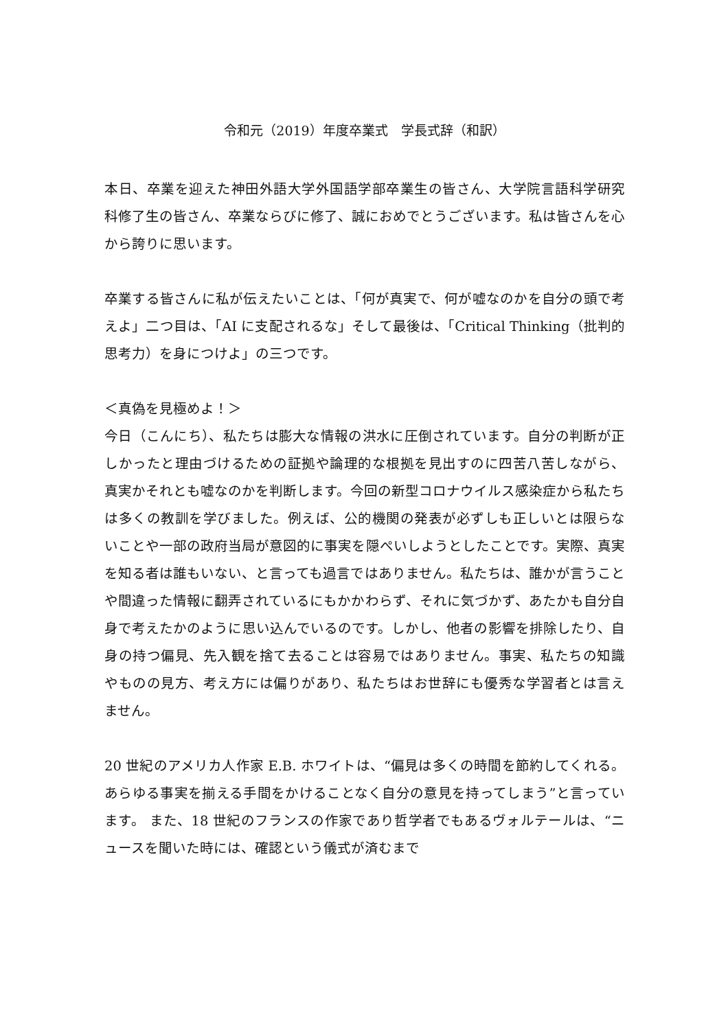令和元（2019）年度卒業式　学長式辞（和訳）
本日、卒業を迎えた神田外語大学外国語学部卒業生の皆さん、大学院言語科学研究科修了生の皆さん、卒業ならびに修了、誠におめでとうございます。私は皆さんを心から誇りに思います。
卒業する皆さんに私が伝えたいことは、「何が真実で、何が嘘なのかを自分の頭で考えよ」二つ目は、「AI に支配されるな」そして最後は、「Critical Thinking（批判的思考力）を身につけよ」の三つです。
＜真偽を見極めよ！＞
今日（こんにち）、私たちは膨大な情報の洪水に圧倒されています。自分の判断が正しかったと理由づけるための証拠や論理的な根拠を見出すのに四苦八苦しながら、真実かそれとも嘘なのかを判断します。今回の新型コロナウイルス感染症から私たちは多くの教訓を学びました。例えば、公的機関の発表が必ずしも正しいとは限らないことや一部の政府当局が意図的に事実を隠ぺいしようとしたことです。実際、真実を知る者は誰もいない、と言っても過言ではありません。私たちは、誰かが言うことや間違った情報に翻弄されているにもかかわらず、それに気づかず、あたかも自分自身で考えたかのように思い込んでいるのです。しかし、他者の影響を排除したり、自身の持つ偏見、先入観を捨て去ることは容易ではありません。事実、私たちの知識やものの見方、考え方には偏りがあり、私たちはお世辞にも優秀な学習者とは言えません。
20 世紀のアメリカ人作家 E.B. ホワイトは、“偏見は多くの時間を節約してくれる。あらゆる事実を揃える手間をかけることなく自分の意見を持ってしまう”と言っています。 また、18 世紀のフランスの作家であり哲学者でもあるヴォルテールは、“ニュースを聞いた時には、確認という儀式が済むまで